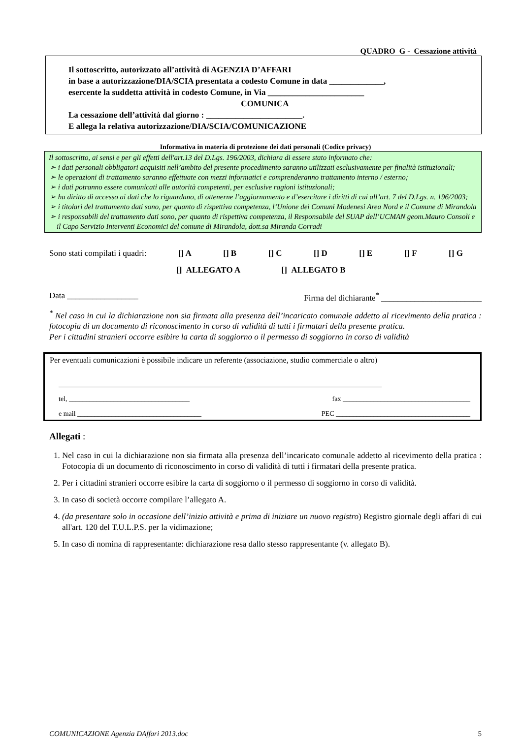QUADRO G - Cessazione attività
Il sottoscritto, autorizzato all’attività di AGENZIA D’AFFARI
in base a autorizzazione/DIA/SCIA presentata a codesto Comune in data _____________,
esercente la suddetta attività in codesto Comune, in Via _______________________
COMUNICA
La cessazione dell’attività dal giorno : _______________________.
E allega la relativa autorizzazione/DIA/SCIA/COMUNICAZIONE
Informativa in materia di protezione dei dati personali (Codice privacy)
Il sottoscritto, ai sensi e per gli effetti dell'art.13 del D.Lgs. 196/2003, dichiara di essere stato informato che:
➢ i dati personali obbligatori acquisiti nell’ambito del presente procedimento saranno utilizzati esclusivamente per finalità istituzionali;
➢ le operazioni di trattamento saranno effettuate con mezzi informatici e comprenderanno trattamento interno / esterno;
➢ i dati potranno essere comunicati alle autorità competenti, per esclusive ragioni istituzionali;
➢ ha diritto di accesso ai dati che lo riguardano, di ottenerne l’aggiornamento e d’esercitare i diritti di cui all’art. 7 del D.Lgs. n. 196/2003;
➢ i titolari del trattamento dati sono, per quanto di rispettiva competenza, l’Unione dei Comuni Modenesi Area Nord e il Comune di Mirandola
➢ i responsabili del trattamento dati sono, per quanto di rispettiva competenza, il Responsabile del SUAP dell’UCMAN geom.Mauro Consoli e il Capo Servizio Interventi Economici del comune di Mirandola, dott.sa Miranda Corradi
Sono stati compilati i quadri: [] A [] B [] C [] D [] E [] F [] G
[] ALLEGATO A [] ALLEGATO B
Data _________________ Firma del dichiarante<sup>*</sup> ________________________
<sup>*</sup> Nel caso in cui la dichiarazione non sia firmata alla presenza dell’incaricato comunale addetto al ricevimento della pratica : fotocopia di un documento di riconoscimento in corso di validità di tutti i firmatari della presente pratica.
Per i cittadini stranieri occorre esibire la carta di soggiorno o il permesso di soggiorno in corso di validità
Per eventuali comunicazioni è possibile indicare un referente (associazione, studio commerciale o altro)
__________________________________________________________________________________
tel, ___________________________________ fax _____________________________________
e mail ____________________________________ PEC _______________________________________
Allegati :
1. Nel caso in cui la dichiarazione non sia firmata alla presenza dell’incaricato comunale addetto al ricevimento della pratica : Fotocopia di un documento di riconoscimento in corso di validità di tutti i firmatari della presente pratica.
2. Per i cittadini stranieri occorre esibire la carta di soggiorno o il permesso di soggiorno in corso di validità.
3. In caso di società occorre compilare l’allegato A.
4. (da presentare solo in occasione dell’inizio attività e prima di iniziare un nuovo registro) Registro giornale degli affari di cui all'art. 120 del T.U.L.P.S. per la vidimazione;
5. In caso di nomina di rappresentante: dichiarazione resa dallo stesso rappresentante (v. allegato B).
COMUNICAZIONE Agenzia DAffari 2013.doc 5